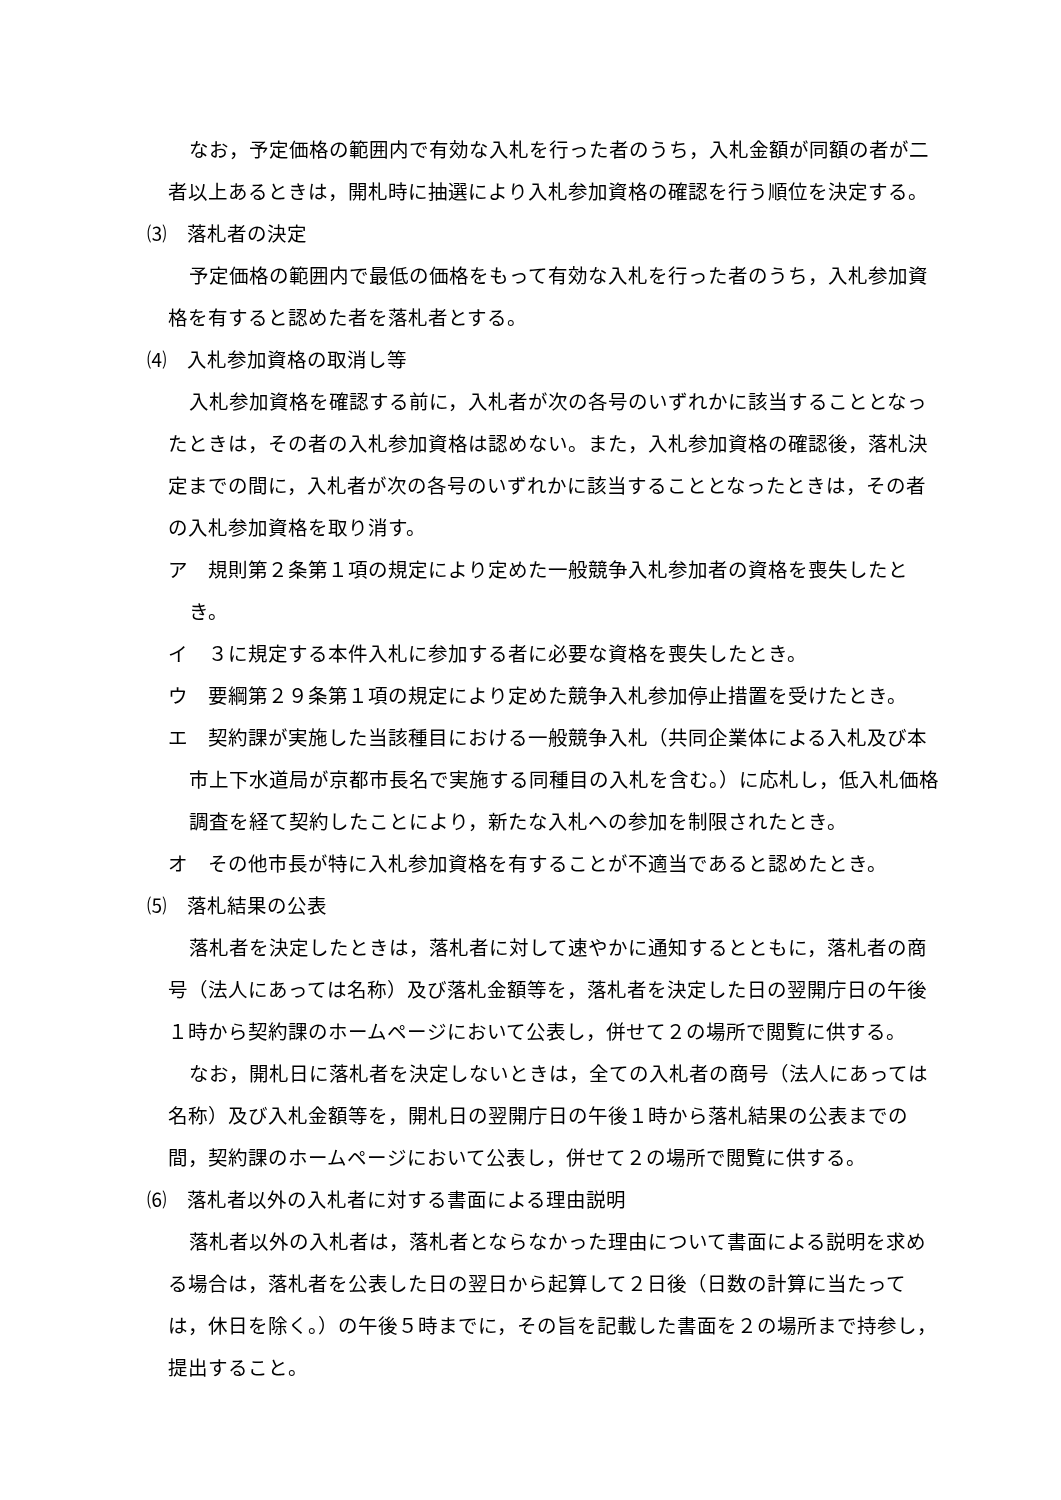なお，予定価格の範囲内で有効な入札を行った者のうち，入札金額が同額の者が二者以上あるときは，開札時に抽選により入札参加資格の確認を行う順位を決定する。
⑶　落札者の決定
予定価格の範囲内で最低の価格をもって有効な入札を行った者のうち，入札参加資格を有すると認めた者を落札者とする。
⑷　入札参加資格の取消し等
入札参加資格を確認する前に，入札者が次の各号のいずれかに該当することとなったときは，その者の入札参加資格は認めない。また，入札参加資格の確認後，落札決定までの間に，入札者が次の各号のいずれかに該当することとなったときは，その者の入札参加資格を取り消す。
ア　規則第２条第１項の規定により定めた一般競争入札参加者の資格を喪失したとき。
イ　３に規定する本件入札に参加する者に必要な資格を喪失したとき。
ウ　要綱第２９条第１項の規定により定めた競争入札参加停止措置を受けたとき。
エ　契約課が実施した当該種目における一般競争入札（共同企業体による入札及び本市上下水道局が京都市長名で実施する同種目の入札を含む。）に応札し，低入札価格調査を経て契約したことにより，新たな入札への参加を制限されたとき。
オ　その他市長が特に入札参加資格を有することが不適当であると認めたとき。
⑸　落札結果の公表
落札者を決定したときは，落札者に対して速やかに通知するとともに，落札者の商号（法人にあっては名称）及び落札金額等を，落札者を決定した日の翌開庁日の午後１時から契約課のホームページにおいて公表し，併せて２の場所で閲覧に供する。
なお，開札日に落札者を決定しないときは，全ての入札者の商号（法人にあっては名称）及び入札金額等を，開札日の翌開庁日の午後１時から落札結果の公表までの間，契約課のホームページにおいて公表し，併せて２の場所で閲覧に供する。
⑹　落札者以外の入札者に対する書面による理由説明
落札者以外の入札者は，落札者とならなかった理由について書面による説明を求める場合は，落札者を公表した日の翌日から起算して２日後（日数の計算に当たっては，休日を除く。）の午後５時までに，その旨を記載した書面を２の場所まで持参し，提出すること。